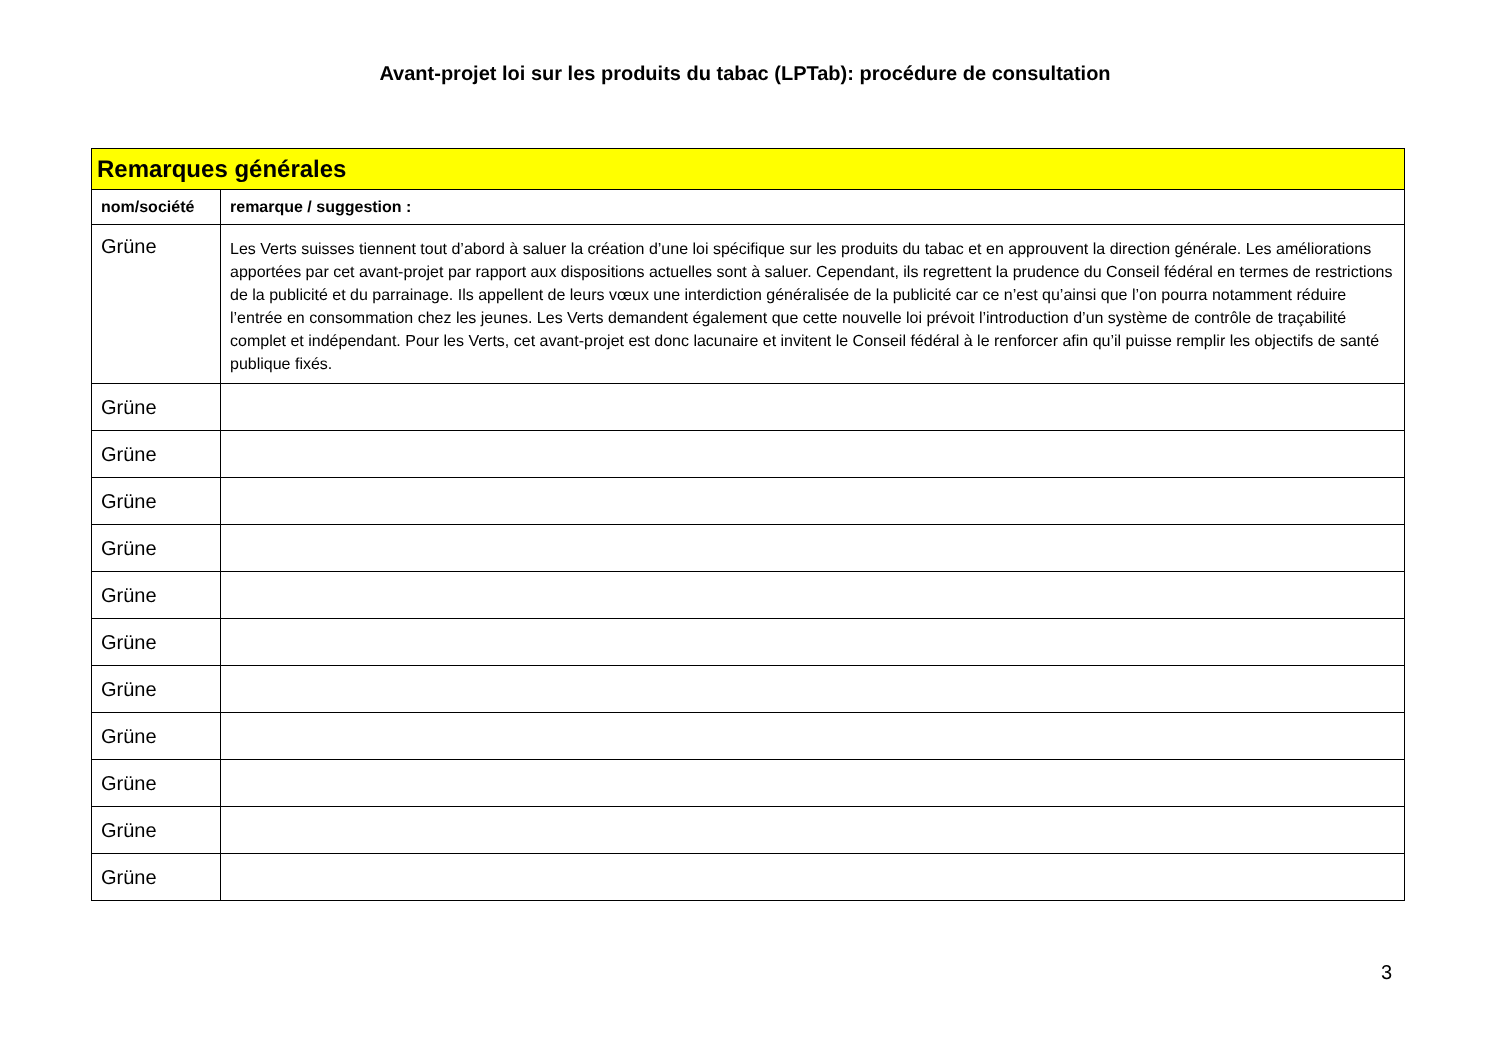Avant-projet loi sur les produits du tabac (LPTab): procédure de consultation
| Remarques générales | |
| nom/société | remarque / suggestion : |
| Grüne | Les Verts suisses tiennent tout d’abord à saluer la création d’une loi spécifique sur les produits du tabac et en approuvent la direction générale. Les améliorations apportées par cet avant-projet par rapport aux dispositions actuelles sont à saluer. Cependant, ils regrettent la prudence du Conseil fédéral en termes de restrictions de la publicité et du parrainage. Ils appellent de leurs vœux une interdiction généralisée de la publicité car ce n’est qu’ainsi que l’on pourra notamment réduire l’entrée en consommation chez les jeunes. Les Verts demandent également que cette nouvelle loi prévoit l’introduction d’un système de contrôle de traçabilité complet et indépendant. Pour les Verts, cet avant-projet est donc lacunaire et invitent le Conseil fédéral à le renforcer afin qu’il puisse remplir les objectifs de santé publique fixés. |
| Grüne | |
| Grüne | |
| Grüne | |
| Grüne | |
| Grüne | |
| Grüne | |
| Grüne | |
| Grüne | |
| Grüne | |
| Grüne | |
| Grüne | |
3